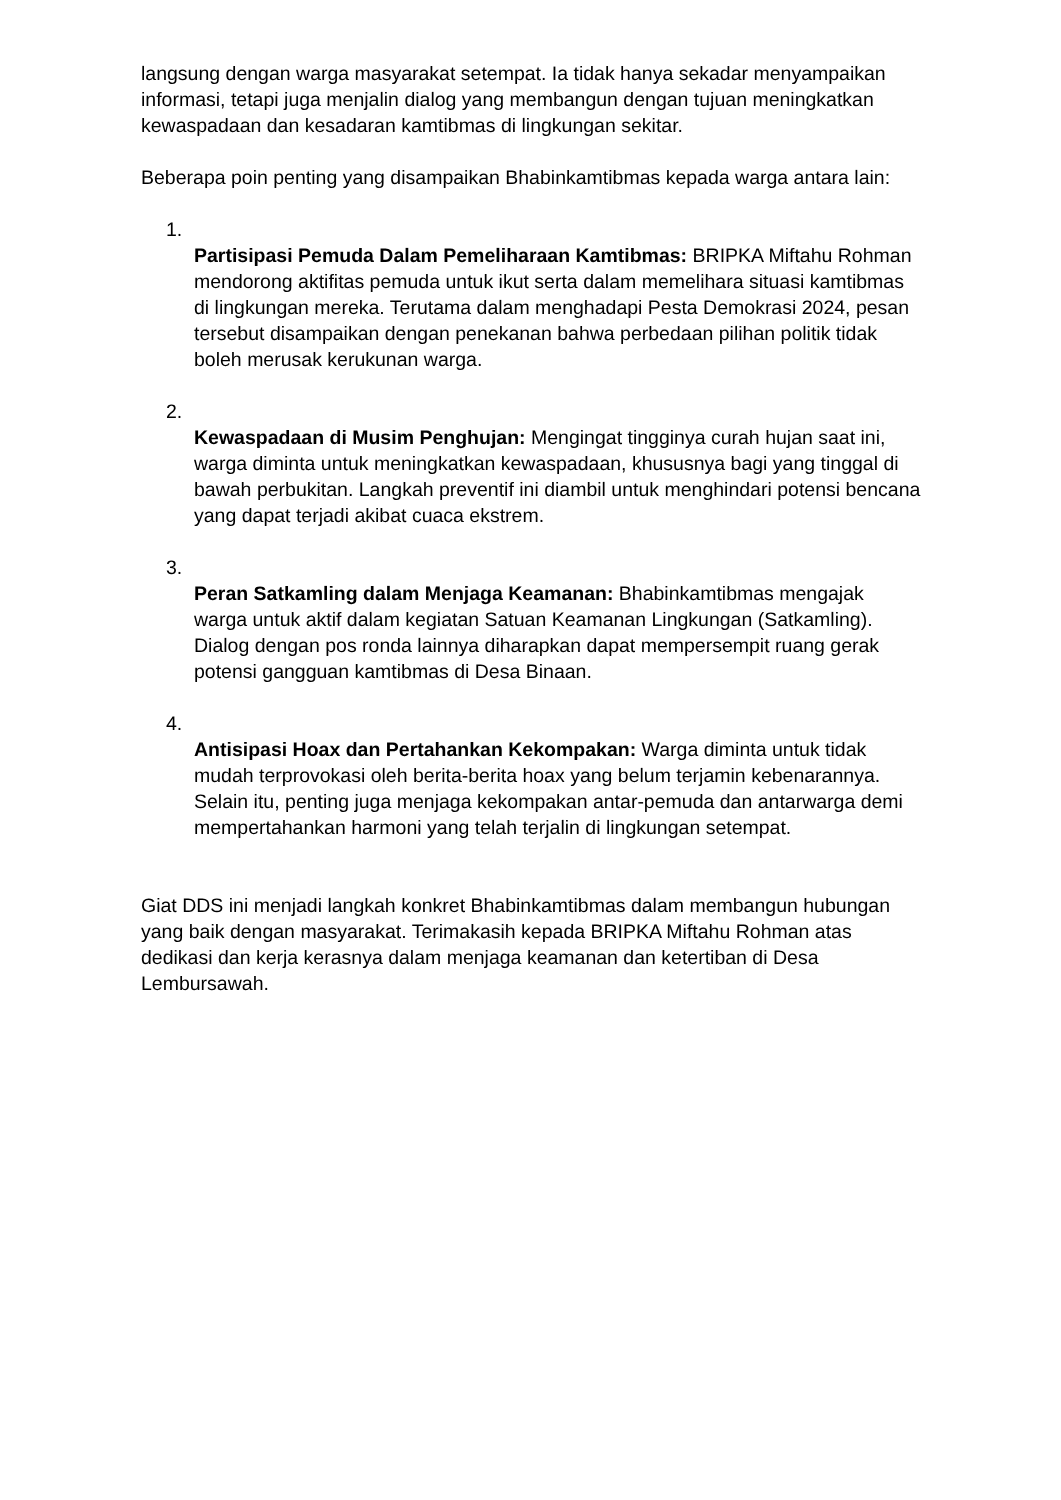langsung dengan warga masyarakat setempat. Ia tidak hanya sekadar menyampaikan informasi, tetapi juga menjalin dialog yang membangun dengan tujuan meningkatkan kewaspadaan dan kesadaran kamtibmas di lingkungan sekitar.
Beberapa poin penting yang disampaikan Bhabinkamtibmas kepada warga antara lain:
1.
Partisipasi Pemuda Dalam Pemeliharaan Kamtibmas: BRIPKA Miftahu Rohman mendorong aktifitas pemuda untuk ikut serta dalam memelihara situasi kamtibmas di lingkungan mereka. Terutama dalam menghadapi Pesta Demokrasi 2024, pesan tersebut disampaikan dengan penekanan bahwa perbedaan pilihan politik tidak boleh merusak kerukunan warga.
2.
Kewaspadaan di Musim Penghujan: Mengingat tingginya curah hujan saat ini, warga diminta untuk meningkatkan kewaspadaan, khususnya bagi yang tinggal di bawah perbukitan. Langkah preventif ini diambil untuk menghindari potensi bencana yang dapat terjadi akibat cuaca ekstrem.
3.
Peran Satkamling dalam Menjaga Keamanan: Bhabinkamtibmas mengajak warga untuk aktif dalam kegiatan Satuan Keamanan Lingkungan (Satkamling). Dialog dengan pos ronda lainnya diharapkan dapat mempersempit ruang gerak potensi gangguan kamtibmas di Desa Binaan.
4.
Antisipasi Hoax dan Pertahankan Kekompakan: Warga diminta untuk tidak mudah terprovokasi oleh berita-berita hoax yang belum terjamin kebenarannya. Selain itu, penting juga menjaga kekompakan antar-pemuda dan antarwarga demi mempertahankan harmoni yang telah terjalin di lingkungan setempat.
Giat DDS ini menjadi langkah konkret Bhabinkamtibmas dalam membangun hubungan yang baik dengan masyarakat. Terimakasih kepada BRIPKA Miftahu Rohman atas dedikasi dan kerja kerasnya dalam menjaga keamanan dan ketertiban di Desa Lembursawah.